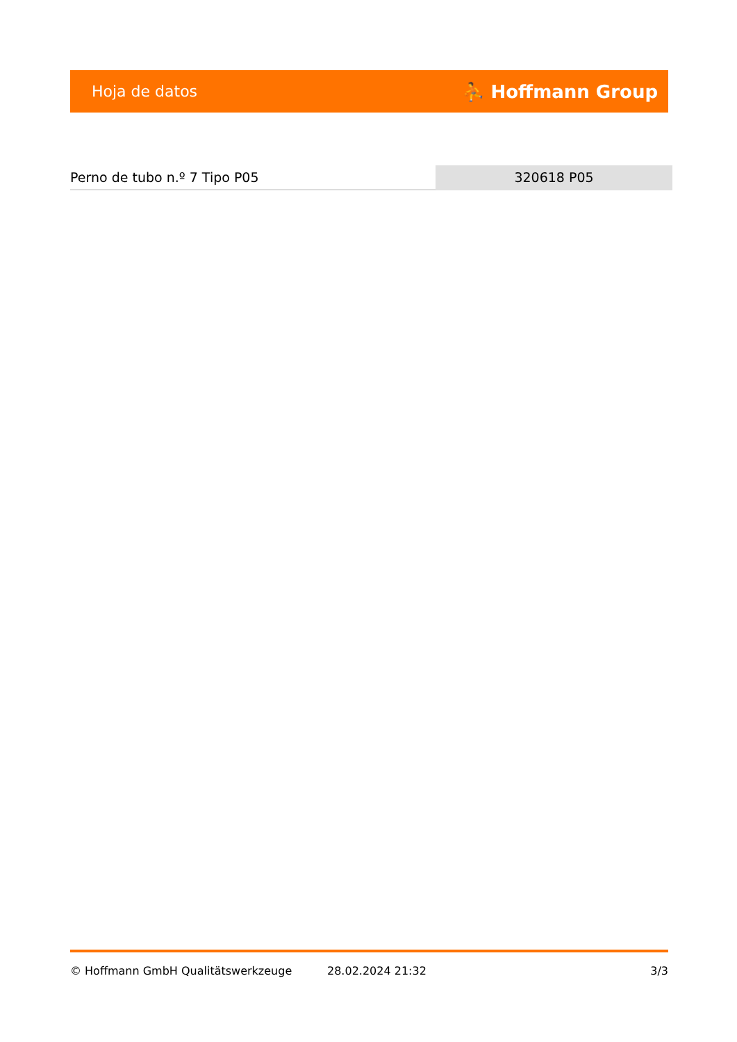Hoja de datos ⛹ Hoffmann Group
Perno de tubo n.º 7 Tipo P05 320618 P05
© Hoffmann GmbH Qualitätswerkzeuge 28.02.2024 21:32 3/3